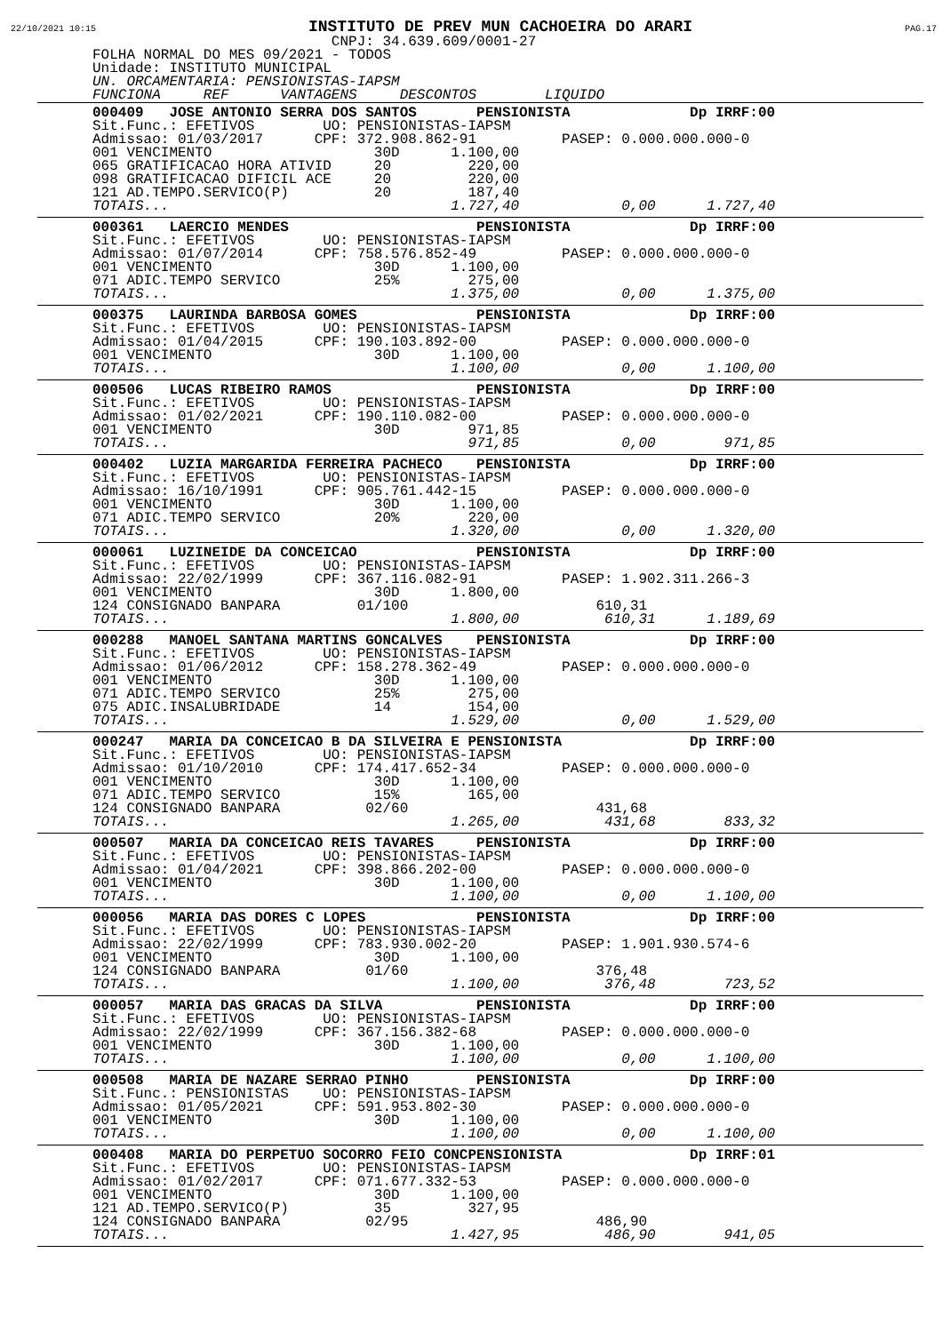22/10/2021 10:15 INSTITUTO DE PREV MUN CACHOEIRA DO ARARI PAG.17
                            CNPJ: 34.639.609/0001-27
FOLHA NORMAL DO MES 09/2021 - TODOS
Unidade: INSTITUTO MUNICIPAL
UN. ORCAMENTARIA: PENSIONISTAS-IAPSM
FUNCIONA     REF      VANTAGENS     DESCONTOS        LIQUIDO
000409   JOSE ANTONIO SERRA DOS SANTOS       PENSIONISTA              Dp IRRF:00
Sit.Func.: EFETIVOS        UO: PENSIONISTAS-IAPSM
Admissao: 01/03/2017      CPF: 372.908.862-91          PASEP: 0.000.000.000-0
001 VENCIMENTO                   30D      1.100,00
065 GRATIFICACAO HORA ATIVID     20         220,00
098 GRATIFICACAO DIFICIL ACE     20         220,00
121 AD.TEMPO.SERVICO(P)          20         187,40
TOTAIS...                                 1.727,40            0,00      1.727,40
000361   LAERCIO MENDES                      PENSIONISTA              Dp IRRF:00
Sit.Func.: EFETIVOS        UO: PENSIONISTAS-IAPSM
Admissao: 01/07/2014      CPF: 758.576.852-49          PASEP: 0.000.000.000-0
001 VENCIMENTO                   30D      1.100,00
071 ADIC.TEMPO SERVICO           25%        275,00
TOTAIS...                                 1.375,00            0,00      1.375,00
000375   LAURINDA BARBOSA GOMES              PENSIONISTA              Dp IRRF:00
Sit.Func.: EFETIVOS        UO: PENSIONISTAS-IAPSM
Admissao: 01/04/2015      CPF: 190.103.892-00          PASEP: 0.000.000.000-0
001 VENCIMENTO                   30D      1.100,00
TOTAIS...                                 1.100,00            0,00      1.100,00
000506   LUCAS RIBEIRO RAMOS                 PENSIONISTA              Dp IRRF:00
Sit.Func.: EFETIVOS        UO: PENSIONISTAS-IAPSM
Admissao: 01/02/2021      CPF: 190.110.082-00          PASEP: 0.000.000.000-0
001 VENCIMENTO                   30D        971,85
TOTAIS...                                   971,85            0,00        971,85
000402   LUZIA MARGARIDA FERREIRA PACHECO    PENSIONISTA              Dp IRRF:00
Sit.Func.: EFETIVOS        UO: PENSIONISTAS-IAPSM
Admissao: 16/10/1991      CPF: 905.761.442-15          PASEP: 0.000.000.000-0
001 VENCIMENTO                   30D      1.100,00
071 ADIC.TEMPO SERVICO           20%        220,00
TOTAIS...                                 1.320,00            0,00      1.320,00
000061   LUZINEIDE DA CONCEICAO              PENSIONISTA              Dp IRRF:00
Sit.Func.: EFETIVOS        UO: PENSIONISTAS-IAPSM
Admissao: 22/02/1999      CPF: 367.116.082-91          PASEP: 1.902.311.266-3
001 VENCIMENTO                   30D      1.800,00
124 CONSIGNADO BANPARA         01/100                      610,31
TOTAIS...                                 1.800,00          610,31      1.189,69
000288   MANOEL SANTANA MARTINS GONCALVES    PENSIONISTA              Dp IRRF:00
Sit.Func.: EFETIVOS        UO: PENSIONISTAS-IAPSM
Admissao: 01/06/2012      CPF: 158.278.362-49          PASEP: 0.000.000.000-0
001 VENCIMENTO                   30D      1.100,00
071 ADIC.TEMPO SERVICO           25%        275,00
075 ADIC.INSALUBRIDADE           14         154,00
TOTAIS...                                 1.529,00            0,00      1.529,00
000247   MARIA DA CONCEICAO B DA SILVEIRA E PENSIONISTA               Dp IRRF:00
Sit.Func.: EFETIVOS        UO: PENSIONISTAS-IAPSM
Admissao: 01/10/2010      CPF: 174.417.652-34          PASEP: 0.000.000.000-0
001 VENCIMENTO                   30D      1.100,00
071 ADIC.TEMPO SERVICO           15%        165,00
124 CONSIGNADO BANPARA          02/60                      431,68
TOTAIS...                                 1.265,00          431,68        833,32
000507   MARIA DA CONCEICAO REIS TAVARES     PENSIONISTA              Dp IRRF:00
Sit.Func.: EFETIVOS        UO: PENSIONISTAS-IAPSM
Admissao: 01/04/2021      CPF: 398.866.202-00          PASEP: 0.000.000.000-0
001 VENCIMENTO                   30D      1.100,00
TOTAIS...                                 1.100,00            0,00      1.100,00
000056   MARIA DAS DORES C LOPES             PENSIONISTA              Dp IRRF:00
Sit.Func.: EFETIVOS        UO: PENSIONISTAS-IAPSM
Admissao: 22/02/1999      CPF: 783.930.002-20          PASEP: 1.901.930.574-6
001 VENCIMENTO                   30D      1.100,00
124 CONSIGNADO BANPARA          01/60                      376,48
TOTAIS...                                 1.100,00          376,48        723,52
000057   MARIA DAS GRACAS DA SILVA           PENSIONISTA              Dp IRRF:00
Sit.Func.: EFETIVOS        UO: PENSIONISTAS-IAPSM
Admissao: 22/02/1999      CPF: 367.156.382-68          PASEP: 0.000.000.000-0
001 VENCIMENTO                   30D      1.100,00
TOTAIS...                                 1.100,00            0,00      1.100,00
000508   MARIA DE NAZARE SERRAO PINHO        PENSIONISTA              Dp IRRF:00
Sit.Func.: PENSIONISTAS    UO: PENSIONISTAS-IAPSM
Admissao: 01/05/2021      CPF: 591.953.802-30          PASEP: 0.000.000.000-0
001 VENCIMENTO                   30D      1.100,00
TOTAIS...                                 1.100,00            0,00      1.100,00
000408   MARIA DO PERPETUO SOCORRO FEIO CONCPENSIONISTA               Dp IRRF:01
Sit.Func.: EFETIVOS        UO: PENSIONISTAS-IAPSM
Admissao: 01/02/2017      CPF: 071.677.332-53          PASEP: 0.000.000.000-0
001 VENCIMENTO                   30D      1.100,00
121 AD.TEMPO.SERVICO(P)          35         327,95
124 CONSIGNADO BANPARA          02/95                      486,90
TOTAIS...                                 1.427,95          486,90        941,05